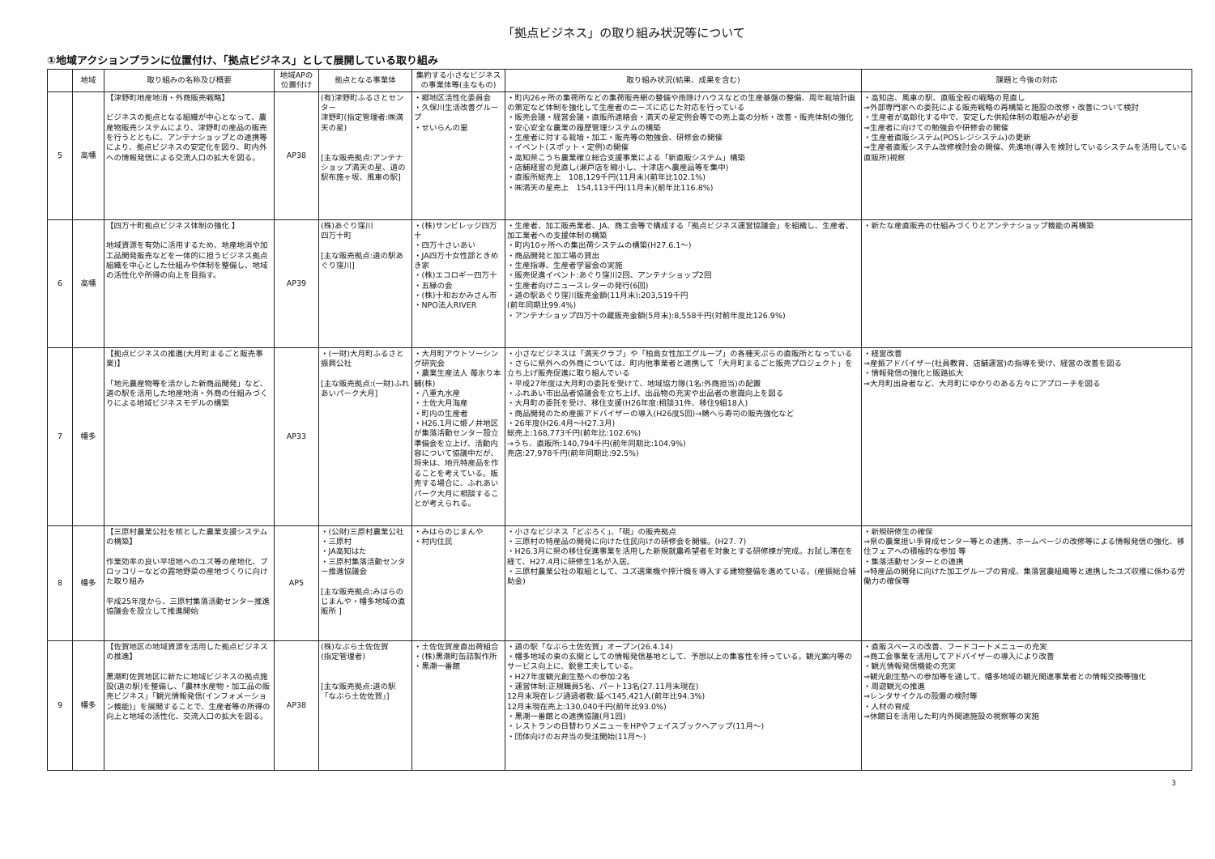「拠点ビジネス」の取り組み状況等について
①地域アクションプランに位置付け、「拠点ビジネス」として展開している取り組み
| | 地域 | 取り組みの名称及び概要 | 地域APの 位置付け | 拠点となる事業体 | 集約する小さなビジネスの事業体等(主なもの) | 取り組み状況(結果、成果を含む) | 課題と今後の対応 |
| --- | --- | --- | --- | --- | --- | --- | --- |
| 5 | 高幡 | 【津野町地産地消・外商販売戦略】 ビジネスの拠点となる組織が中心となって、農産物販売システムにより、津野町の産品の販売を行うとともに、アンテナショップとの連携等により、拠点ビジネスの安定化を図り、町内外への情報発信による交流人口の拡大を図る。 | AP38 | (有)津野町ふるさとセンター 津野町(指定管理者:㈱満天の星) [主な販売拠点:アンテナショップ満天の星、道の駅布施ヶ坂、風車の駅] | ・郷地区活性化委員会 ・久保川生活改善グループ ・せいらんの里 | ・町内26ヶ所の集荷所などの集荷販売網の整備や雨除けハウスなどの生産基盤の整備、周年栽培計画の策定など体制を強化して生産者のニーズに応じた対応を行っている ・販売会議・経営会議・直販所連絡会・満天の星定例会等での売上高の分析・改善・販売体制の強化 ・安心安全な農業の履歴管理システムの構築 ・生産者に対する栽培・加工・販売等の勉強会、研修会の開催 ・イベント(スポット・定例)の開催 ・高知県こうち農業確立総合支援事業による「新直販システム」構築 ・店舗経営の見直し(瀬戸店を縮小し、十津店へ農産品等を集中) ・直販所総売上 108,129千円(11月末)(前年比102.1%) ・㈱満天の星売上 154,113千円(11月末)(前年比116.8%) | ・高知店、風車の駅、直販全般の戦略の見直し ⇒外部専門家への委託による販売戦略の再構築と施設の改修・改善について検討 ・生産者が高齢化する中で、安定した供給体制の取組みが必要 ⇒生産者に向けての勉強会や研修会の開催 ・生産者直販システム(POSレジシステム)の更新 ⇒生産者直販システム改修検討会の開催、先進地(導入を検討しているシステムを活用している直販所)視察 |
| 6 | 高幡 | 【四万十町拠点ビジネス体制の強化 】 地域資源を有効に活用するため、地産地消や加工品開発販売などを一体的に担うビジネス拠点組織を中心とした仕組みや体制を整備し、地域の活性化や所得の向上を目指す。 | AP39 | (株)あぐり窪川 四万十町 [主な販売拠点:道の駅あぐり窪川] | ・(株)サンビレッジ四万十 ・四万十さいあい ・JA四万十女性部ときめき家 ・(株)エコロギー四万十 ・五縁の会 ・(株)十和おかみさん市 ・NPO法人RIVER | ・生産者、加工販売業者、JA、商工会等で構成する「拠点ビジネス運営協議会」を組織し、生産者、加工業者への支援体制の構築 ・町内10ヶ所への集出荷システムの構築(H27.6.1～) ・商品開発と加工場の貸出 ・生産指導、生産者学習会の実施 ・販売促進イベント:あぐり窪川2回、アンテナショップ2回 ・生産者向けニュースレターの発行(6回) ・道の駅あぐり窪川販売金額(11月末):203,519千円 (前年同期比99.4%) ・アンテナショップ四万十の蔵販売金額(5月末):8,558千円(対前年度比126.9%) | ・新たな産直販売の仕組みづくりとアンテナショップ機能の再構築 |
| 7 | 幡多 | 【拠点ビジネスの推進(大月町まるごと販売事業)】 「地元農産物等を活かした新商品開発」など、道の駅を活用した地産地消・外商の仕組みづくりによる地域ビジネスモデルの構築 | AP33 | ・(一財)大月町ふるさと振興公社 [主な販売拠点:(一財)ふれあいパーク大月] | ・大月町アウトソーシング研究会 ・農業生産法人 苺氷り本舗(株) ・八重丸水産 ・土佐大月海産 ・町内の生産者 ・H26.1月に姫ノ井地区が集落活動センター設立準備会を立上げ、活動内容について協議中だが、将来は、地元特産品を作ることを考えている。販売する場合に、ふれあいパーク大月に相談することが考えられる。 | ・小さなビジネスは「満天クラブ」や「柏島女性加工グループ」の各種天ぷらの直販所となっている ・さらに県外への外商については、町内他事業者と連携して「大月町まるごと販売プロジェクト」を立ち上げ販売促進に取り組んでいる ・平成27年度は大月町の委託を受けて、地域協力隊(1名:外商担当)の配置 ・ふれあい市出品者協議会を立ち上げ、出品物の充実や出品者の意識向上を図る ・大月町の委託を受け、移住支援(H26年度:相談31件、移住9組18人) ・商品開発のため産振アドバイザーの導入(H26度5回)→鯖へら寿司の販売強化など ・26年度(H26.4月～H27.3月) 総売上:168,773千円(前年比:102.6%) →うち、直販所:140,794千円(前年同期比:104.9%) 売店:27,978千円(前年同期比:92.5%) | ・経営改善 ⇒産振アドバイザー(社員教育、店舗運営)の指導を受け、経営の改善を図る ・情報発信の強化と販路拡大 ⇒大月町出身者など、大月町にゆかりのある方々にアプローチを図る |
| 8 | 幡多 | 【三原村農業公社を核とした農業支援システムの構築】 作業効率の良い平坦地へのユズ等の産地化、ブロッコリーなどの露地野菜の産地づくりに向けた取り組み 平成25年度から、三原村集落活動センター推進協議会を設立して推進開始 | AP5 | ・(公財)三原村農業公社 ・三原村 ・JA高知はた ・三原村集落活動センター推進協議会 [主な販売拠点:みはらのじまんや・幡多地域の直販所 ] | ・みはらのじまんや ・村内住民 | ・小さなビジネス「どぶろく」、「硯」の販売拠点 ・三原村の特産品の開発に向けた住民向けの研修会を開催。(H27. 7) ・H26.3月に県の移住促進事業を活用した新規就農希望者を対象とする研修棟が完成。お試し滞在を経て、H27.4月に研修生1名が入居。 ・三原村農業公社の取組として、ユズ選果機や搾汁機を導入する建物整備を進めている。(産振総合補助金) | ・新規研修生の確保 ⇒県の農業担い手育成センター等との連携、ホームページの改修等による情報発信の強化、移住フェアへの積極的な参加 等 ・集落活動センターとの連携 ⇒特産品の開発に向けた加工グループの育成、集落営農組織等と連携したユズ収穫に係わる労働力の確保等 |
| 9 | 幡多 | 【佐賀地区の地域資源を活用した拠点ビジネスの推進】 黒潮町佐賀地区に新たに地域ビジネスの拠点施設(道の駅)を整備し、「農林水産物・加工品の販売ビジネス」「観光情報発信(インフォメーション機能)」を展開することで、生産者等の所得の向上と地域の活性化、交流人口の拡大を図る。 | AP38 | (株)なぶら土佐佐賀 (指定管理者) [主な販売拠点:道の駅「なぶら土佐佐賀」] | ・土佐佐賀産直出荷組合 ・(株)黒潮町缶詰製作所 ・黒潮一番館 | ・道の駅「なぶら土佐佐賀」オープン(26.4.14) ・幡多地域の東の玄関としての情報発信基地として、予想以上の集客性を持っている。観光案内等のサービス向上に、鋭意工夫している。 ・H27年度観光創生塾への参加:2名 ・運営体制:正規職員5名、パート13名(27.11月末現在) 12月末現在レジ通過者数:延べ145,421人(前年比94.3%) 12月末現在売上:130,040千円(前年比93.0%) ・黒潮一番館との連携協議(月1回) ・レストランの日替わりメニューをHPやフェイスブックへアップ(11月～) ・団体向けのお弁当の受注開始(11月～) | ・直販スペースの改善、フードコートメニューの充実 ⇒商工会事業を活用してアドバイザーの導入により改善 ・観光情報発信機能の充実 ⇒観光創生塾への参加等を通して、幡多地域の観光関連事業者との情報交換等強化 ・周遊観光の推進 ⇒レンタサイクルの設置の検討等 ・人材の育成 ⇒休館日を活用した町内外関連施設の視察等の実施 |
3